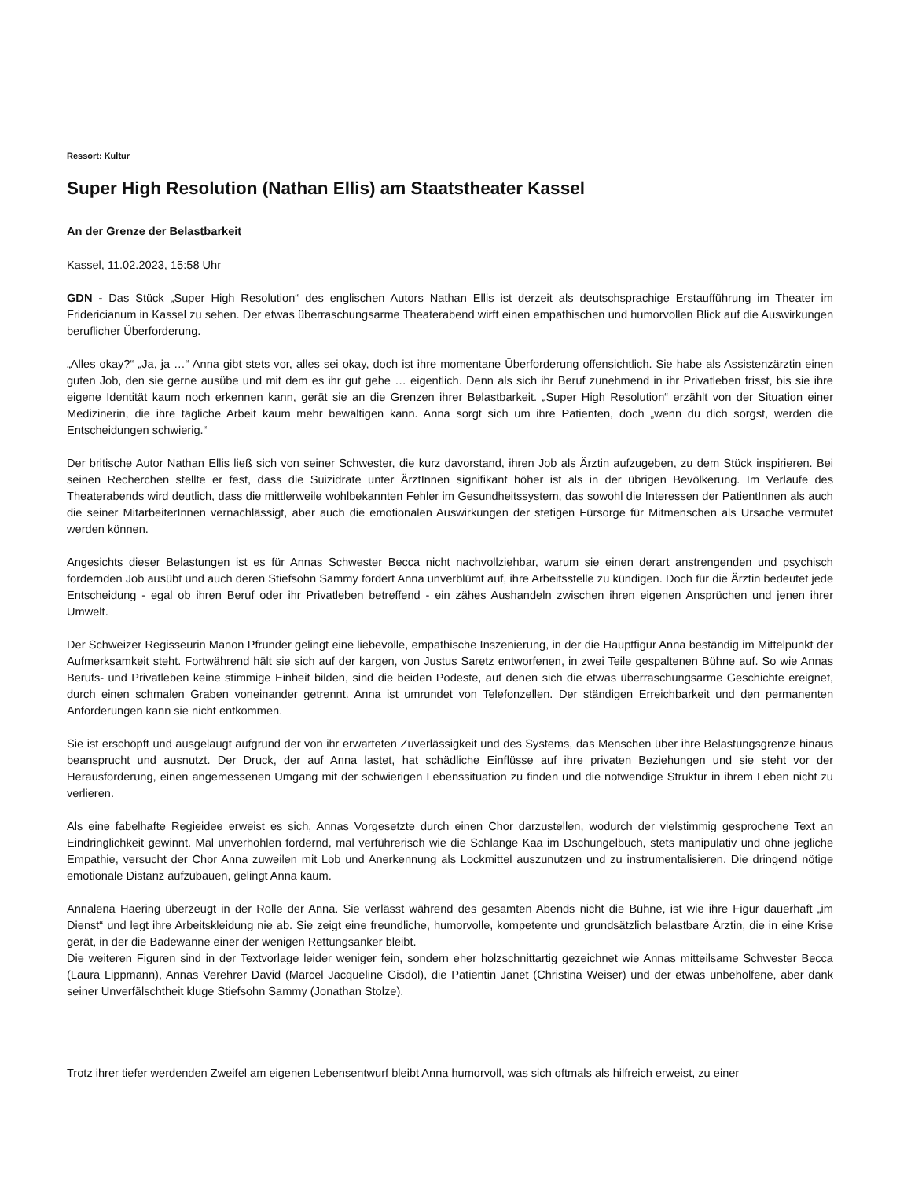Ressort: Kultur
Super High Resolution (Nathan Ellis) am Staatstheater Kassel
An der Grenze der Belastbarkeit
Kassel, 11.02.2023, 15:58 Uhr
GDN - Das Stück „Super High Resolution“ des englischen Autors Nathan Ellis ist derzeit als deutschsprachige Erstaufführung im Theater im Fridericianum in Kassel zu sehen. Der etwas überraschungsarme Theaterabend wirft einen empathischen und humorvollen Blick auf die Auswirkungen beruflicher Überforderung.
„Alles okay?“ „Ja, ja …“ Anna gibt stets vor, alles sei okay, doch ist ihre momentane Überforderung offensichtlich. Sie habe als Assistenzärztin einen guten Job, den sie gerne ausübe und mit dem es ihr gut gehe … eigentlich. Denn als sich ihr Beruf zunehmend in ihr Privatleben frisst, bis sie ihre eigene Identität kaum noch erkennen kann, gerät sie an die Grenzen ihrer Belastbarkeit. „Super High Resolution“ erzählt von der Situation einer Medizinerin, die ihre tägliche Arbeit kaum mehr bewältigen kann. Anna sorgt sich um ihre Patienten, doch „wenn du dich sorgst, werden die Entscheidungen schwierig.“
Der britische Autor Nathan Ellis ließ sich von seiner Schwester, die kurz davorstand, ihren Job als Ärztin aufzugeben, zu dem Stück inspirieren. Bei seinen Recherchen stellte er fest, dass die Suizidrate unter ÄrztInnen signifikant höher ist als in der übrigen Bevölkerung. Im Verlaufe des Theaterabends wird deutlich, dass die mittlerweile wohlbekannten Fehler im Gesundheitssystem, das sowohl die Interessen der PatientInnen als auch die seiner MitarbeiterInnen vernachlässigt, aber auch die emotionalen Auswirkungen der stetigen Fürsorge für Mitmenschen als Ursache vermutet werden können.
Angesichts dieser Belastungen ist es für Annas Schwester Becca nicht nachvollziehbar, warum sie einen derart anstrengenden und psychisch fordernden Job ausübt und auch deren Stiefsohn Sammy fordert Anna unverblümt auf, ihre Arbeitsstelle zu kündigen. Doch für die Ärztin bedeutet jede Entscheidung - egal ob ihren Beruf oder ihr Privatleben betreffend - ein zähes Aushandeln zwischen ihren eigenen Ansprüchen und jenen ihrer Umwelt.
Der Schweizer Regisseurin Manon Pfrunder gelingt eine liebevolle, empathische Inszenierung, in der die Hauptfigur Anna beständig im Mittelpunkt der Aufmerksamkeit steht. Fortwährend hält sie sich auf der kargen, von Justus Saretz entworfenen, in zwei Teile gespaltenen Bühne auf. So wie Annas Berufs- und Privatleben keine stimmige Einheit bilden, sind die beiden Podeste, auf denen sich die etwas überraschungsarme Geschichte ereignet, durch einen schmalen Graben voneinander getrennt. Anna ist umrundet von Telefonzellen. Der ständigen Erreichbarkeit und den permanenten Anforderungen kann sie nicht entkommen.
Sie ist erschöpft und ausgelaugt aufgrund der von ihr erwarteten Zuverlässigkeit und des Systems, das Menschen über ihre Belastungsgrenze hinaus beansprucht und ausnutzt. Der Druck, der auf Anna lastet, hat schädliche Einflüsse auf ihre privaten Beziehungen und sie steht vor der Herausforderung, einen angemessenen Umgang mit der schwierigen Lebenssituation zu finden und die notwendige Struktur in ihrem Leben nicht zu verlieren.
Als eine fabelhafte Regieidee erweist es sich, Annas Vorgesetzte durch einen Chor darzustellen, wodurch der vielstimmig gesprochene Text an Eindringlichkeit gewinnt. Mal unverhohlen fordernd, mal verführerisch wie die Schlange Kaa im Dschungelbuch, stets manipulativ und ohne jegliche Empathie, versucht der Chor Anna zuweilen mit Lob und Anerkennung als Lockmittel auszunutzen und zu instrumentalisieren. Die dringend nötige emotionale Distanz aufzubauen, gelingt Anna kaum.
Annalena Haering überzeugt in der Rolle der Anna. Sie verlässt während des gesamten Abends nicht die Bühne, ist wie ihre Figur dauerhaft „im Dienst“ und legt ihre Arbeitskleidung nie ab. Sie zeigt eine freundliche, humorvolle, kompetente und grundsätzlich belastbare Ärztin, die in eine Krise gerät, in der die Badewanne einer der wenigen Rettungsanker bleibt.
Die weiteren Figuren sind in der Textvorlage leider weniger fein, sondern eher holzschnittartig gezeichnet wie Annas mitteilsame Schwester Becca (Laura Lippmann), Annas Verehrer David (Marcel Jacqueline Gisdol), die Patientin Janet (Christina Weiser) und der etwas unbeholfene, aber dank seiner Unverfälschtheit kluge Stiefsohn Sammy (Jonathan Stolze).
Trotz ihrer tiefer werdenden Zweifel am eigenen Lebensentwurf bleibt Anna humorvoll, was sich oftmals als hilfreich erweist, zu einer